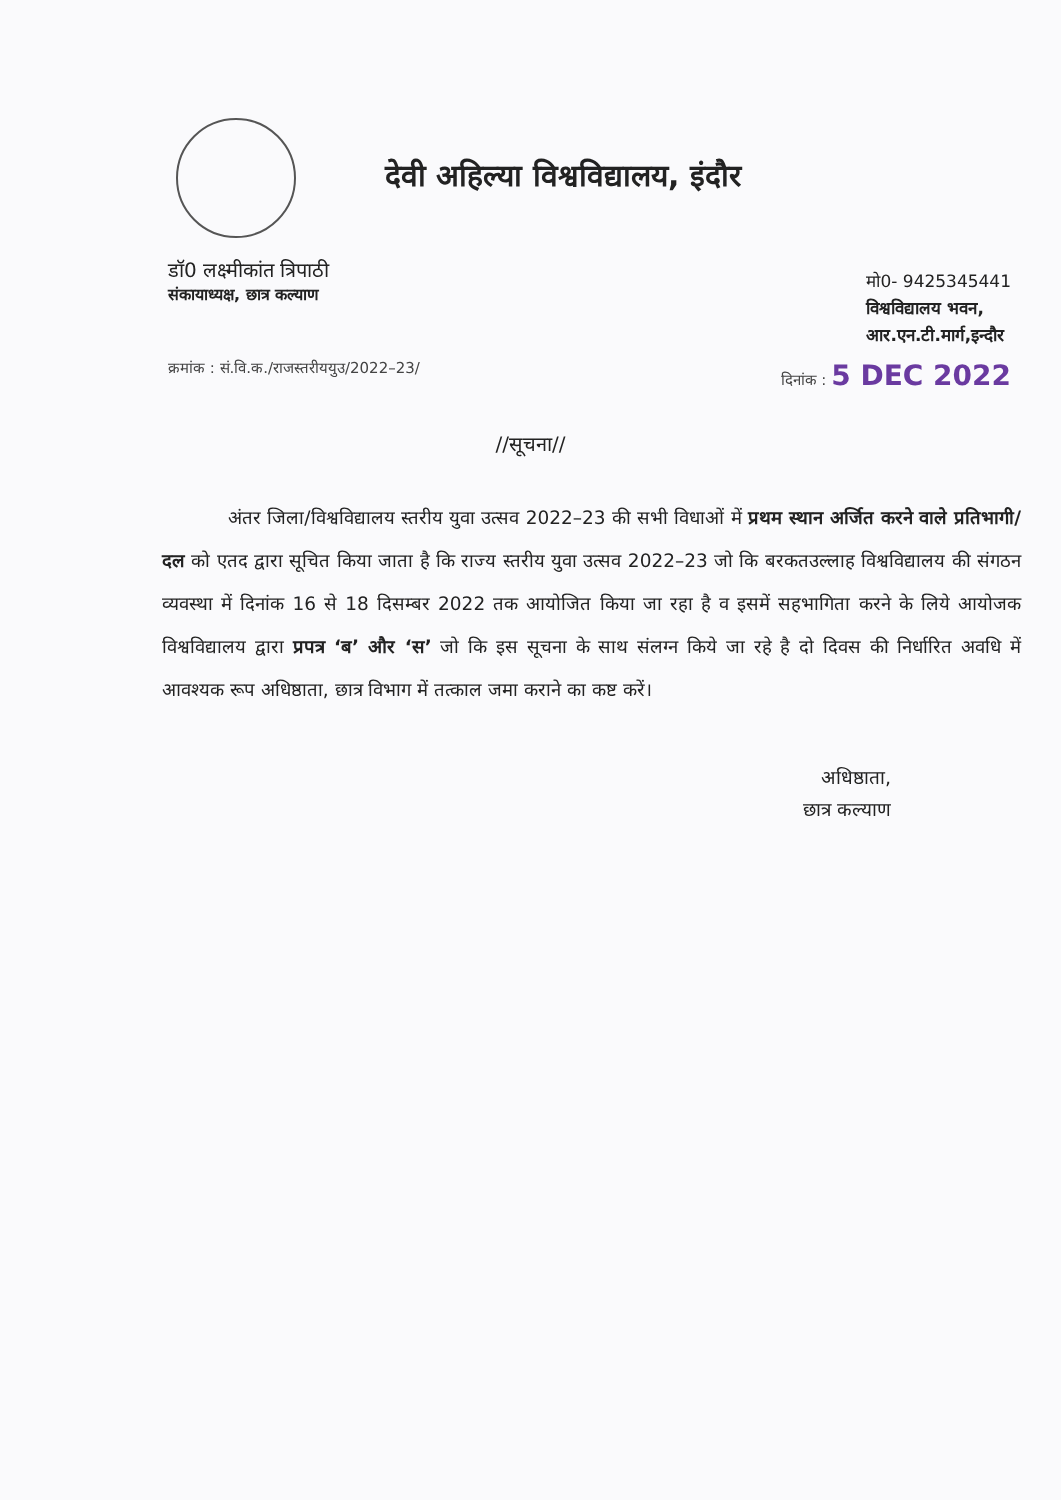देवी अहिल्या विश्वविद्यालय, इंदौर
डॉ0 लक्ष्मीकांत त्रिपाठी
संकायाध्यक्ष, छात्र कल्याण
मो0- 9425345441
विश्वविद्यालय भवन,
आर.एन.टी.मार्ग,इन्दौर
क्रमांक : सं.वि.क./राजस्तरीययुउ/2022–23/ दिनांक : 5 DEC 2022
//सूचना//
अंतर जिला/विश्वविद्यालय स्तरीय युवा उत्सव 2022–23 की सभी विधाओं में प्रथम स्थान अर्जित करने वाले प्रतिभागी/दल को एतद द्वारा सूचित किया जाता है कि राज्य स्तरीय युवा उत्सव 2022–23 जो कि बरकतउल्लाह विश्वविद्यालय की संगठन व्यवस्था में दिनांक 16 से 18 दिसम्बर 2022 तक आयोजित किया जा रहा है व इसमें सहभागिता करने के लिये आयोजक विश्वविद्यालय द्वारा प्रपत्र ‘ब’ और ‘स’ जो कि इस सूचना के साथ संलग्न किये जा रहे है दो दिवस की निर्धारित अवधि में आवश्यक रूप अधिष्ठाता, छात्र विभाग में तत्काल जमा कराने का कष्ट करें।
अधिष्ठाता,
छात्र कल्याण